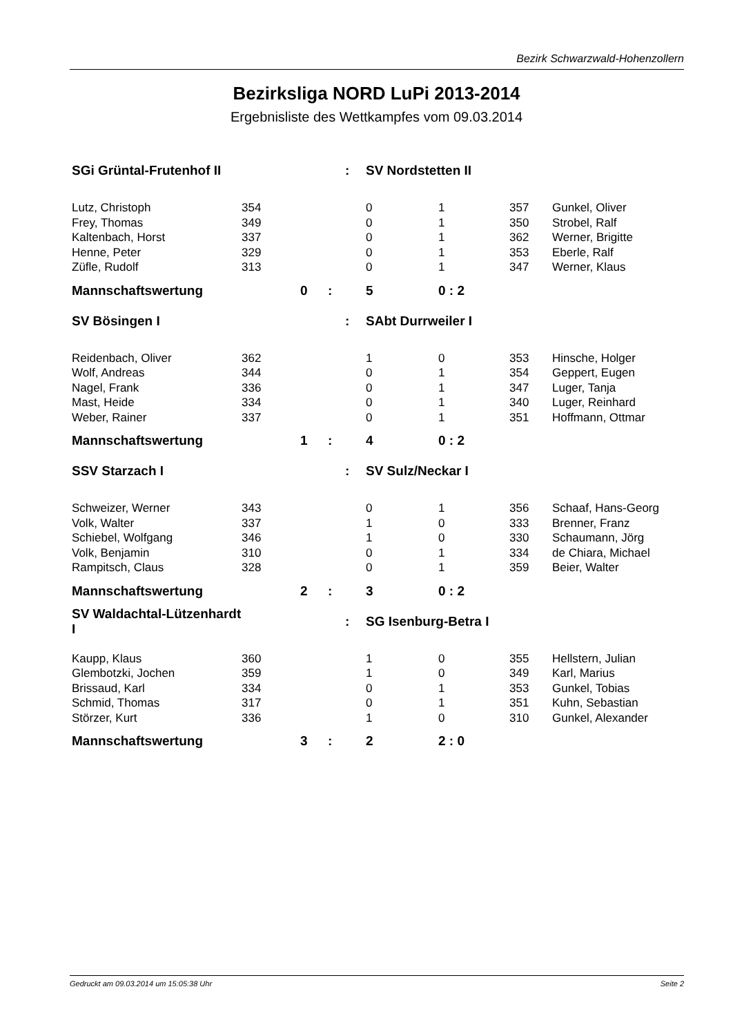Bezirk Schwarzwald-Hohenzollern
Bezirksliga NORD LuPi 2013-2014
Ergebnisliste des Wettkampfes vom 09.03.2014
| SGi Grüntal-Frutenhof II | | | | : | SV Nordstetten II | | | | | |
| Lutz, Christoph | 354 | | | | 0 | | 1 | | 357 | Gunkel, Oliver |
| Frey, Thomas | 349 | | | | 0 | | 1 | | 350 | Strobel, Ralf |
| Kaltenbach, Horst | 337 | | | | 0 | | 1 | | 362 | Werner, Brigitte |
| Henne, Peter | 329 | | | | 0 | | 1 | | 353 | Eberle, Ralf |
| Züfle, Rudolf | 313 | | | | 0 | | 1 | | 347 | Werner, Klaus |
| Mannschaftswertung | | 0 | : | | 5 | | 0 : 2 | | | |
| SV Bösingen I | | | | : | SAbt Durrweiler I | | | | | |
| Reidenbach, Oliver | 362 | | | | 1 | | 0 | | 353 | Hinsche, Holger |
| Wolf, Andreas | 344 | | | | 0 | | 1 | | 354 | Geppert, Eugen |
| Nagel, Frank | 336 | | | | 0 | | 1 | | 347 | Luger, Tanja |
| Mast, Heide | 334 | | | | 0 | | 1 | | 340 | Luger, Reinhard |
| Weber, Rainer | 337 | | | | 0 | | 1 | | 351 | Hoffmann, Ottmar |
| Mannschaftswertung | | 1 | : | | 4 | | 0 : 2 | | | |
| SSV Starzach I | | | | : | SV Sulz/Neckar I | | | | | |
| Schweizer, Werner | 343 | | | | 0 | | 1 | | 356 | Schaaf, Hans-Georg |
| Volk, Walter | 337 | | | | 1 | | 0 | | 333 | Brenner, Franz |
| Schiebel, Wolfgang | 346 | | | | 1 | | 0 | | 330 | Schaumann, Jörg |
| Volk, Benjamin | 310 | | | | 0 | | 1 | | 334 | de Chiara, Michael |
| Rampitsch, Claus | 328 | | | | 0 | | 1 | | 359 | Beier, Walter |
| Mannschaftswertung | | 2 | : | | 3 | | 0 : 2 | | | |
| SV Waldachtal-Lützenhardt I | | | | : | SG Isenburg-Betra I | | | | | |
| Kaupp, Klaus | 360 | | | | 1 | | 0 | | 355 | Hellstern, Julian |
| Glembotzki, Jochen | 359 | | | | 1 | | 0 | | 349 | Karl, Marius |
| Brissaud, Karl | 334 | | | | 0 | | 1 | | 353 | Gunkel, Tobias |
| Schmid, Thomas | 317 | | | | 0 | | 1 | | 351 | Kuhn, Sebastian |
| Störzer, Kurt | 336 | | | | 1 | | 0 | | 310 | Gunkel, Alexander |
| Mannschaftswertung | | 3 | : | | 2 | | 2 : 0 | | | |
Gedruckt am 09.03.2014 um 15:05:38 Uhr Seite 2